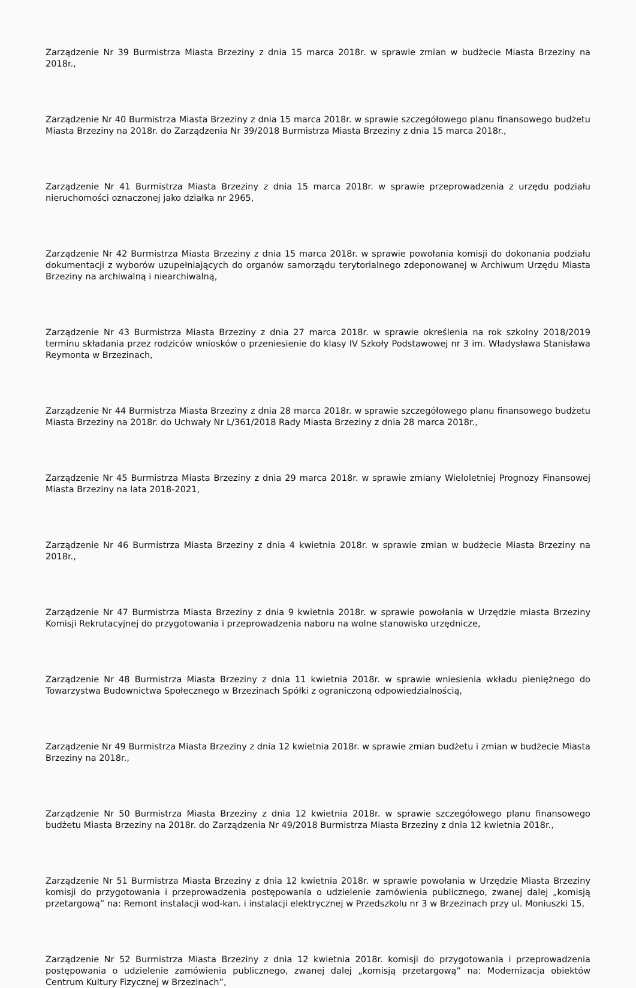Zarządzenie Nr 39 Burmistrza Miasta Brzeziny z dnia 15 marca 2018r. w sprawie zmian w budżecie Miasta Brzeziny na 2018r.,
Zarządzenie Nr 40 Burmistrza Miasta Brzeziny z dnia 15 marca 2018r. w sprawie szczegółowego planu finansowego budżetu Miasta Brzeziny na 2018r. do Zarządzenia Nr 39/2018 Burmistrza Miasta Brzeziny z dnia 15 marca 2018r.,
Zarządzenie Nr 41 Burmistrza Miasta Brzeziny z dnia 15 marca 2018r. w sprawie przeprowadzenia z urzędu podziału nieruchomości oznaczonej jako działka nr 2965,
Zarządzenie Nr 42 Burmistrza Miasta Brzeziny z dnia 15 marca 2018r. w sprawie powołania komisji do dokonania podziału dokumentacji z wyborów uzupełniających do organów samorządu terytorialnego zdeponowanej w Archiwum Urzędu Miasta Brzeziny na archiwalną i niearchiwalną,
Zarządzenie Nr 43 Burmistrza Miasta Brzeziny z dnia 27 marca 2018r. w sprawie określenia na rok szkolny 2018/2019 terminu składania przez rodziców wniosków o przeniesienie do klasy IV Szkoły Podstawowej nr 3 im. Władysława Stanisława Reymonta w Brzezinach,
Zarządzenie Nr 44 Burmistrza Miasta Brzeziny z dnia 28 marca 2018r. w sprawie szczegółowego planu finansowego budżetu Miasta Brzeziny na 2018r. do Uchwały Nr L/361/2018 Rady Miasta Brzeziny z dnia 28 marca 2018r.,
Zarządzenie Nr 45 Burmistrza Miasta Brzeziny z dnia 29 marca 2018r. w sprawie zmiany Wieloletniej Prognozy Finansowej Miasta Brzeziny na lata 2018-2021,
Zarządzenie Nr 46 Burmistrza Miasta Brzeziny z dnia 4 kwietnia 2018r. w sprawie zmian w budżecie Miasta Brzeziny na 2018r.,
Zarządzenie Nr 47 Burmistrza Miasta Brzeziny z dnia 9 kwietnia 2018r. w sprawie powołania w Urzędzie miasta Brzeziny Komisji Rekrutacyjnej do przygotowania i przeprowadzenia naboru na wolne stanowisko urzędnicze,
Zarządzenie Nr 48 Burmistrza Miasta Brzeziny z dnia 11 kwietnia 2018r. w sprawie wniesienia wkładu pieniężnego do Towarzystwa Budownictwa Społecznego w Brzezinach Spółki z ograniczoną odpowiedzialnością,
Zarządzenie Nr 49 Burmistrza Miasta Brzeziny z dnia 12 kwietnia 2018r. w sprawie zmian budżetu i zmian w budżecie Miasta Brzeziny na 2018r.,
Zarządzenie Nr 50 Burmistrza Miasta Brzeziny z dnia 12 kwietnia 2018r. w sprawie szczegółowego planu finansowego budżetu Miasta Brzeziny na 2018r. do Zarządzenia Nr 49/2018 Burmistrza Miasta Brzeziny z dnia 12 kwietnia 2018r.,
Zarządzenie Nr 51 Burmistrza Miasta Brzeziny z dnia 12 kwietnia 2018r. w sprawie powołania w Urzędzie Miasta Brzeziny komisji do przygotowania i przeprowadzenia postępowania o udzielenie zamówienia publicznego, zwanej dalej „komisją przetargową” na: Remont instalacji wod-kan. i instalacji elektrycznej w Przedszkolu nr 3 w Brzezinach przy ul. Moniuszki 15,
Zarządzenie Nr 52 Burmistrza Miasta Brzeziny z dnia 12 kwietnia 2018r. komisji do przygotowania i przeprowadzenia postępowania o udzielenie zamówienia publicznego, zwanej dalej „komisją przetargową” na: Modernizacja obiektów Centrum Kultury Fizycznej w Brzezinach”,